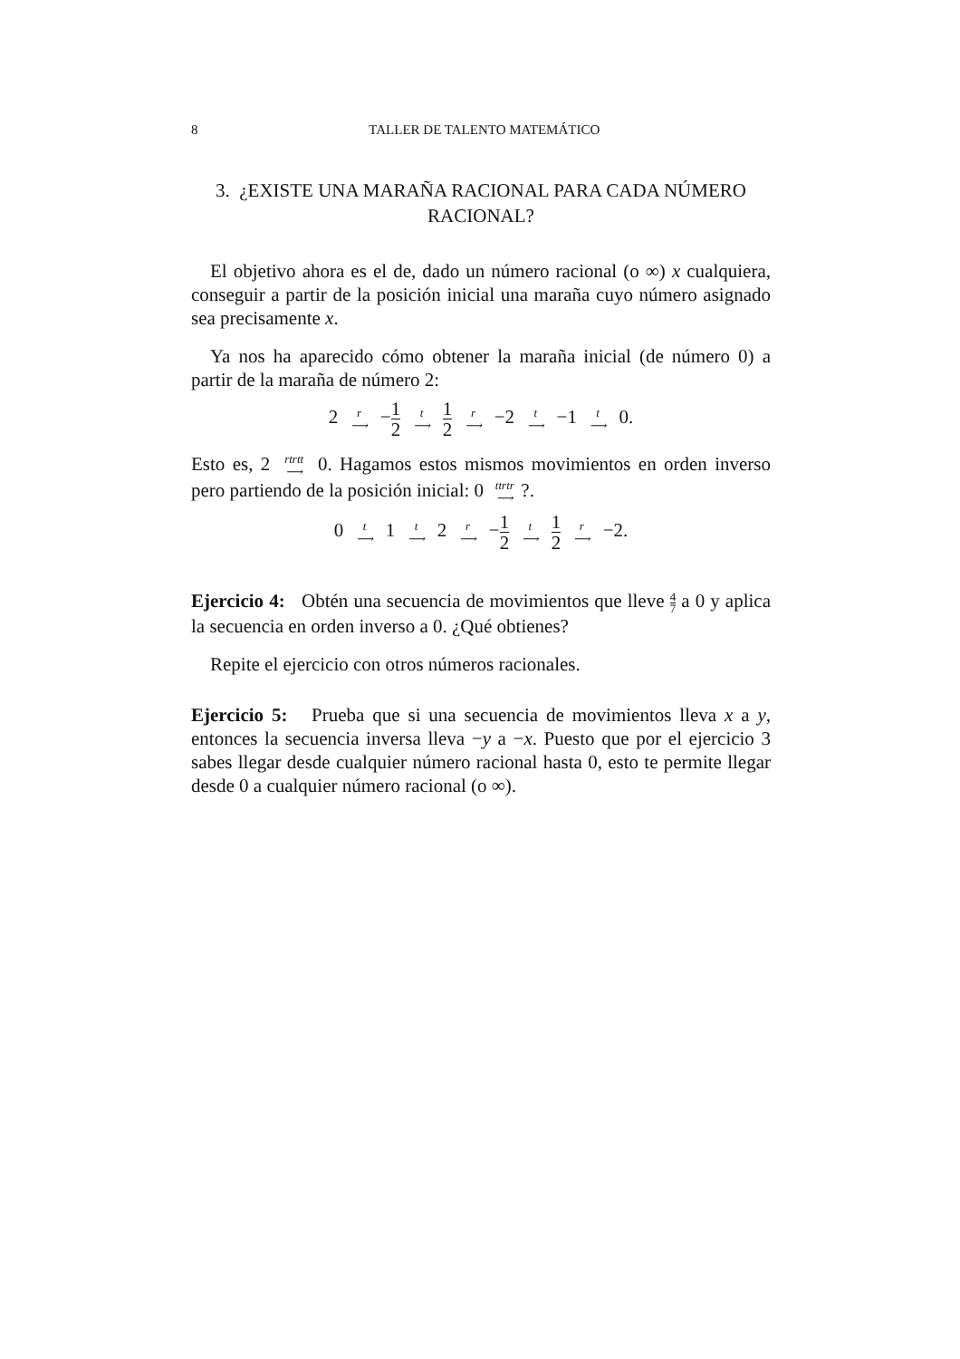8 TALLER DE TALENTO MATEMÁTICO
3. ¿EXISTE UNA MARAÑA RACIONAL PARA CADA NÚMERO RACIONAL?
El objetivo ahora es el de, dado un número racional (o ∞) x cualquiera, conseguir a partir de la posición inicial una maraña cuyo número asignado sea precisamente x.
Ya nos ha aparecido cómo obtener la maraña inicial (de número 0) a partir de la maraña de número 2:
2 r ⟶ −1 2 t ⟶ 1 2 r ⟶ −2 t ⟶ −1 t ⟶ 0.
Esto es, 2 rtrtt ⟶ 0. Hagamos estos mismos movimientos en orden inverso pero partiendo de la posición inicial: 0 ttrtr ⟶?.
0 t ⟶ 1 t ⟶ 2 r ⟶ −1 2 t ⟶ 1 2 r ⟶ −2.
Ejercicio 4: Obtén una secuencia de movimientos que lleve 4 7 a 0 y aplica la secuencia en orden inverso a 0. ¿Qué obtienes?
Repite el ejercicio con otros números racionales.
Ejercicio 5: Prueba que si una secuencia de movimientos lleva x a y, entonces la secuencia inversa lleva −y a −x. Puesto que por el ejercicio 3 sabes llegar desde cualquier número racional hasta 0, esto te permite llegar desde 0 a cualquier número racional (o ∞).